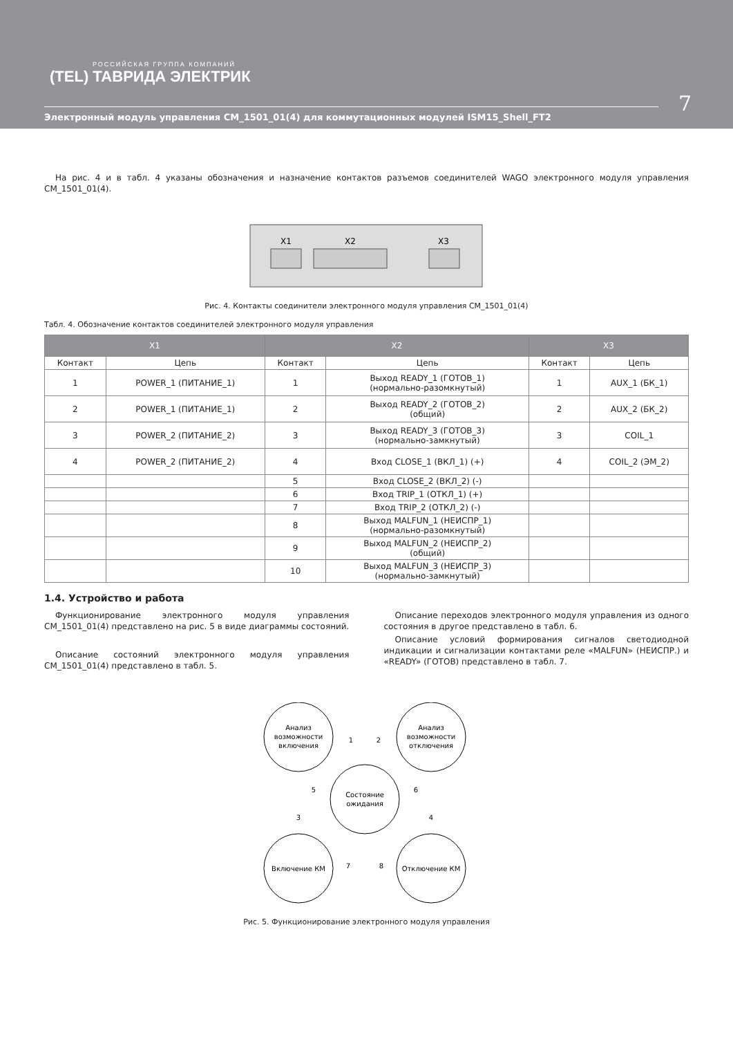РОССИЙСКАЯ ГРУППА КОМПАНИЙ
(TEL) ТАВРИДА ЭЛЕКТРИК
7
Электронный модуль управления CM_1501_01(4) для коммутационных модулей ISM15_Shell_FT2
На рис. 4 и в табл. 4 указаны обозначения и назначение контактов разъемов соединителей WAGO электронного модуля управления CM_1501_01(4).
X1
X2
X3
Рис. 4. Контакты соединители электронного модуля управления CM_1501_01(4)
Табл. 4. Обозначение контактов соединителей электронного модуля управления
| X1 | | X2 | | X3 | |
| --- | --- | --- | --- | --- | --- |
| Контакт | Цепь | Контакт | Цепь | Контакт | Цепь |
| 1 | POWER_1 (ПИТАНИЕ_1) | 1 | Выход READY_1 (ГОТОВ_1) (нормально-разомкнутый) | 1 | AUX_1 (БК_1) |
| 2 | POWER_1 (ПИТАНИЕ_1) | 2 | Выход READY_2 (ГОТОВ_2) (общий) | 2 | AUX_2 (БК_2) |
| 3 | POWER_2 (ПИТАНИЕ_2) | 3 | Выход READY_3 (ГОТОВ_3) (нормально-замкнутый) | 3 | COIL_1 |
| 4 | POWER_2 (ПИТАНИЕ_2) | 4 | Вход CLOSE_1 (ВКЛ_1) (+) | 4 | COIL_2 (ЭМ_2) |
| | | 5 | Вход CLOSE_2 (ВКЛ_2) (-) | | |
| | | 6 | Вход TRIP_1 (ОТКЛ_1) (+) | | |
| | | 7 | Вход TRIP_2 (ОТКЛ_2) (-) | | |
| | | 8 | Выход MALFUN_1 (НЕИСПР_1) (нормально-разомкнутый) | | |
| | | 9 | Выход MALFUN_2 (НЕИСПР_2) (общий) | | |
| | | 10 | Выход MALFUN_3 (НЕИСПР_3) (нормально-замкнутый) | | |
1.4. Устройство и работа
Функционирование электронного модуля управления CM_1501_01(4) представлено на рис. 5 в виде диаграммы состояний.
Описание состояний электронного модуля управления CM_1501_01(4) представлено в табл. 5.
Описание переходов электронного модуля управления из одного состояния в другое представлено в табл. 6.
Описание условий формирования сигналов светодиодной индикации и сигнализации контактами реле «MALFUN» (НЕИСПР.) и «READY» (ГОТОВ) представлено в табл. 7.
Анализ
возможности
включения
Анализ
возможности
отключения
Состояние
ожидания
Включение КМ
Отключение КМ
1
2
3
4
5
6
7
8
Рис. 5. Функционирование электронного модуля управления